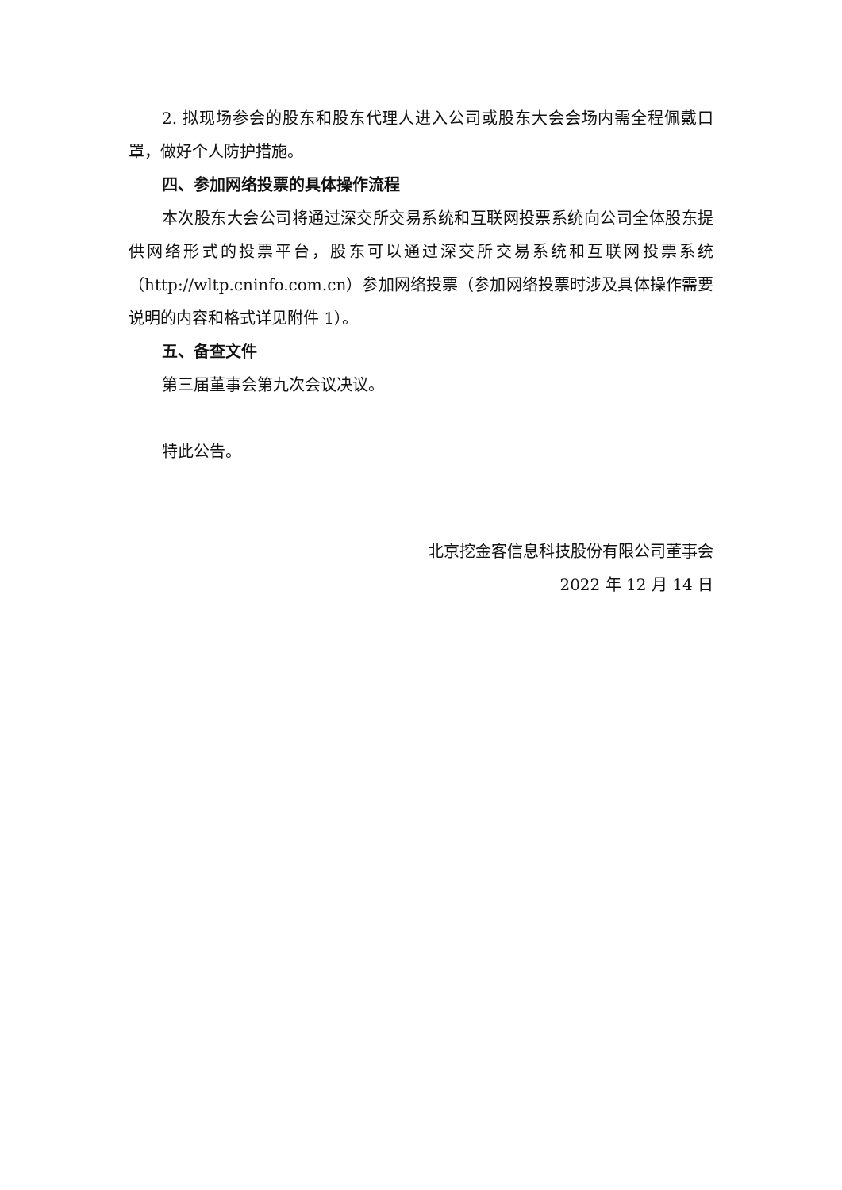2. 拟现场参会的股东和股东代理人进入公司或股东大会会场内需全程佩戴口罩，做好个人防护措施。
四、参加网络投票的具体操作流程
本次股东大会公司将通过深交所交易系统和互联网投票系统向公司全体股东提供网络形式的投票平台，股东可以通过深交所交易系统和互联网投票系统（http://wltp.cninfo.com.cn）参加网络投票（参加网络投票时涉及具体操作需要说明的内容和格式详见附件 1）。
五、备查文件
第三届董事会第九次会议决议。
特此公告。
北京挖金客信息科技股份有限公司董事会
2022 年 12 月 14 日